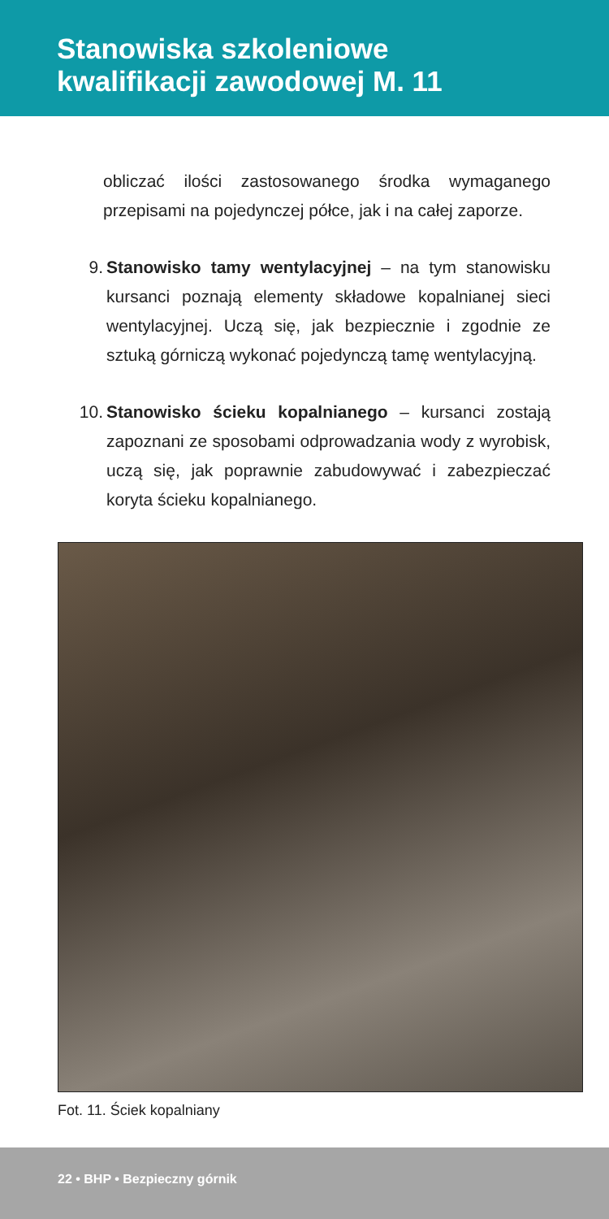Stanowiska szkoleniowe
kwalifikacji zawodowej M. 11
obliczać ilości zastosowanego środka wymaganego przepisami na pojedynczej półce, jak i na całej zaporze.
9. Stanowisko tamy wentylacyjnej – na tym stanowisku kursanci poznają elementy składowe kopalnianej sieci wentylacyjnej. Uczą się, jak bezpiecznie i zgodnie ze sztuką górniczą wykonać pojedynczą tamę wentylacyjną.
10. Stanowisko ścieku kopalnianego – kursanci zostają zapoznani ze sposobami odprowadzania wody z wyrobisk, uczą się, jak poprawnie zabudowywać i zabezpieczać koryta ścieku kopalnianego.
Fot. 11. Ściek kopalniany
22 • BHP • Bezpieczny górnik